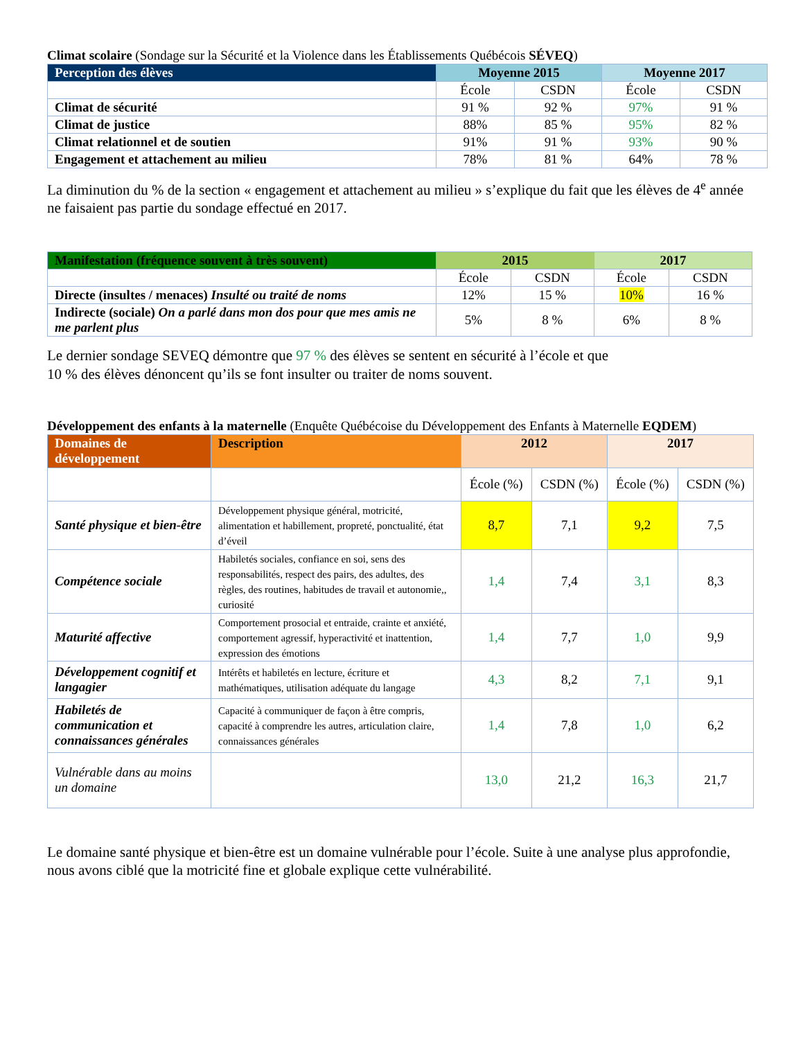Climat scolaire (Sondage sur la Sécurité et la Violence dans les Établissements Québécois SÉVEQ)
| Perception des élèves | Moyenne 2015 | | Moyenne 2017 | |
| --- | --- | --- | --- | --- |
| | École | CSDN | École | CSDN |
| Climat de sécurité | 91 % | 92 % | 97% | 91 % |
| Climat de justice | 88% | 85 % | 95% | 82 % |
| Climat relationnel et de soutien | 91% | 91 % | 93% | 90 % |
| Engagement et attachement au milieu | 78% | 81 % | 64% | 78 % |
La diminution du % de la section « engagement et attachement au milieu » s’explique du fait que les élèves de 4<sup>e</sup> année ne faisaient pas partie du sondage effectué en 2017.
| Manifestation (fréquence souvent à très souvent) | 2015 | | 2017 | |
| --- | --- | --- | --- | --- |
| | École | CSDN | École | CSDN |
| Directe (insultes / menaces) Insulté ou traité de noms | 12% | 15 % | 10% | 16 % |
| Indirecte (sociale) On a parlé dans mon dos pour que mes amis ne me parlent plus | 5% | 8 % | 6% | 8 % |
Le dernier sondage SEVEQ démontre que 97 % des élèves se sentent en sécurité à l’école et que
10 % des élèves dénoncent qu’ils se font insulter ou traiter de noms souvent.
Développement des enfants à la maternelle (Enquête Québécoise du Développement des Enfants à Maternelle EQDEM)
| Domaines de développement | Description | 2012 | | 2017 | |
| --- | --- | --- | --- | --- | --- |
| | | École (%) | CSDN (%) | École (%) | CSDN (%) |
| Santé physique et bien-être | Développement physique général, motricité, alimentation et habillement, propreté, ponctualité, état d’éveil | 8,7 | 7,1 | 9,2 | 7,5 |
| Compétence sociale | Habiletés sociales, confiance en soi, sens des responsabilités, respect des pairs, des adultes, des règles, des routines, habitudes de travail et autonomie,, curiosité | 1,4 | 7,4 | 3,1 | 8,3 |
| Maturité affective | Comportement prosocial et entraide, crainte et anxiété, comportement agressif, hyperactivité et inattention, expression des émotions | 1,4 | 7,7 | 1,0 | 9,9 |
| Développement cognitif et langagier | Intérêts et habiletés en lecture, écriture et mathématiques, utilisation adéquate du langage | 4,3 | 8,2 | 7,1 | 9,1 |
| Habiletés de communication et connaissances générales | Capacité à communiquer de façon à être compris, capacité à comprendre les autres, articulation claire, connaissances générales | 1,4 | 7,8 | 1,0 | 6,2 |
| Vulnérable dans au moins un domaine | | 13,0 | 21,2 | 16,3 | 21,7 |
Le domaine santé physique et bien-être est un domaine vulnérable pour l’école. Suite à une analyse plus approfondie, nous avons ciblé que la motricité fine et globale explique cette vulnérabilité.